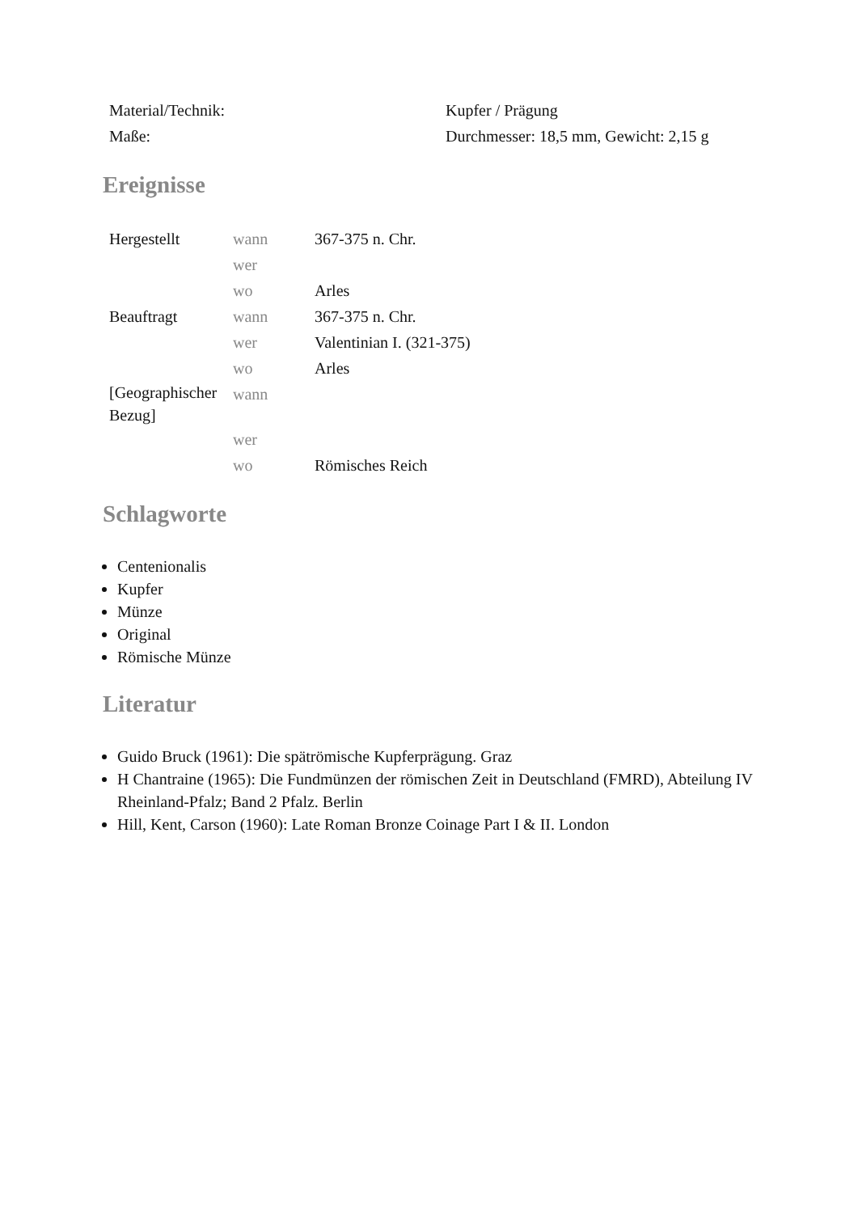| Material/Technik: | Kupfer / Prägung |
| Maße: | Durchmesser: 18,5 mm, Gewicht: 2,15 g |
Ereignisse
| Hergestellt | wann | 367-375 n. Chr. |
| | wer | |
| | wo | Arles |
| Beauftragt | wann | 367-375 n. Chr. |
| | wer | Valentinian I. (321-375) |
| | wo | Arles |
| [Geographischer Bezug] | wann | |
| | wer | |
| | wo | Römisches Reich |
Schlagworte
Centenionalis
Kupfer
Münze
Original
Römische Münze
Literatur
Guido Bruck (1961): Die spätrömische Kupferprägung. Graz
H Chantraine (1965): Die Fundmünzen der römischen Zeit in Deutschland (FMRD), Abteilung IV Rheinland-Pfalz; Band 2 Pfalz. Berlin
Hill, Kent, Carson (1960): Late Roman Bronze Coinage Part I & II. London